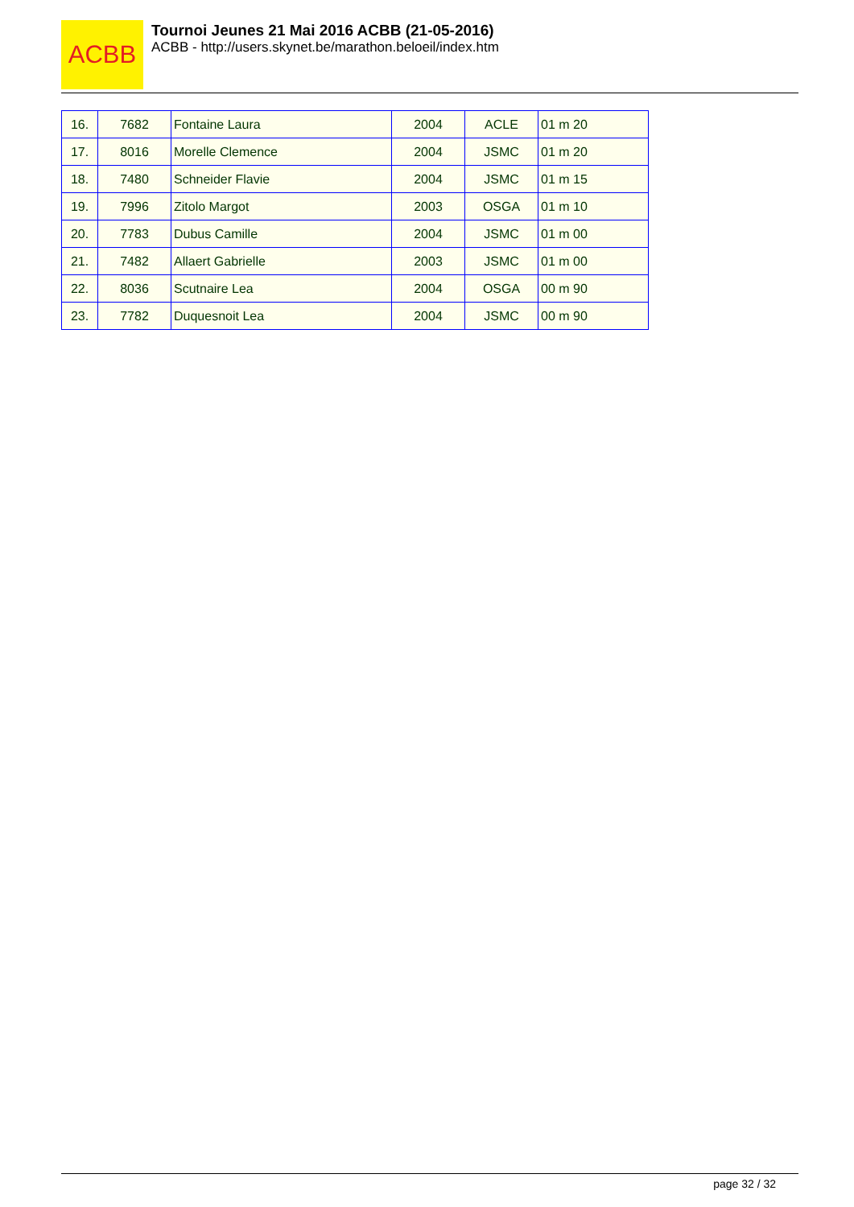ACBB
Tournoi Jeunes 21 Mai 2016 ACBB (21-05-2016)
ACBB - http://users.skynet.be/marathon.beloeil/index.htm
| 16. | 7682 | Fontaine Laura | 2004 | ACLE | 01 m 20 |
| 17. | 8016 | Morelle Clemence | 2004 | JSMC | 01 m 20 |
| 18. | 7480 | Schneider Flavie | 2004 | JSMC | 01 m 15 |
| 19. | 7996 | Zitolo Margot | 2003 | OSGA | 01 m 10 |
| 20. | 7783 | Dubus Camille | 2004 | JSMC | 01 m 00 |
| 21. | 7482 | Allaert Gabrielle | 2003 | JSMC | 01 m 00 |
| 22. | 8036 | Scutnaire Lea | 2004 | OSGA | 00 m 90 |
| 23. | 7782 | Duquesnoit Lea | 2004 | JSMC | 00 m 90 |
page 32 / 32